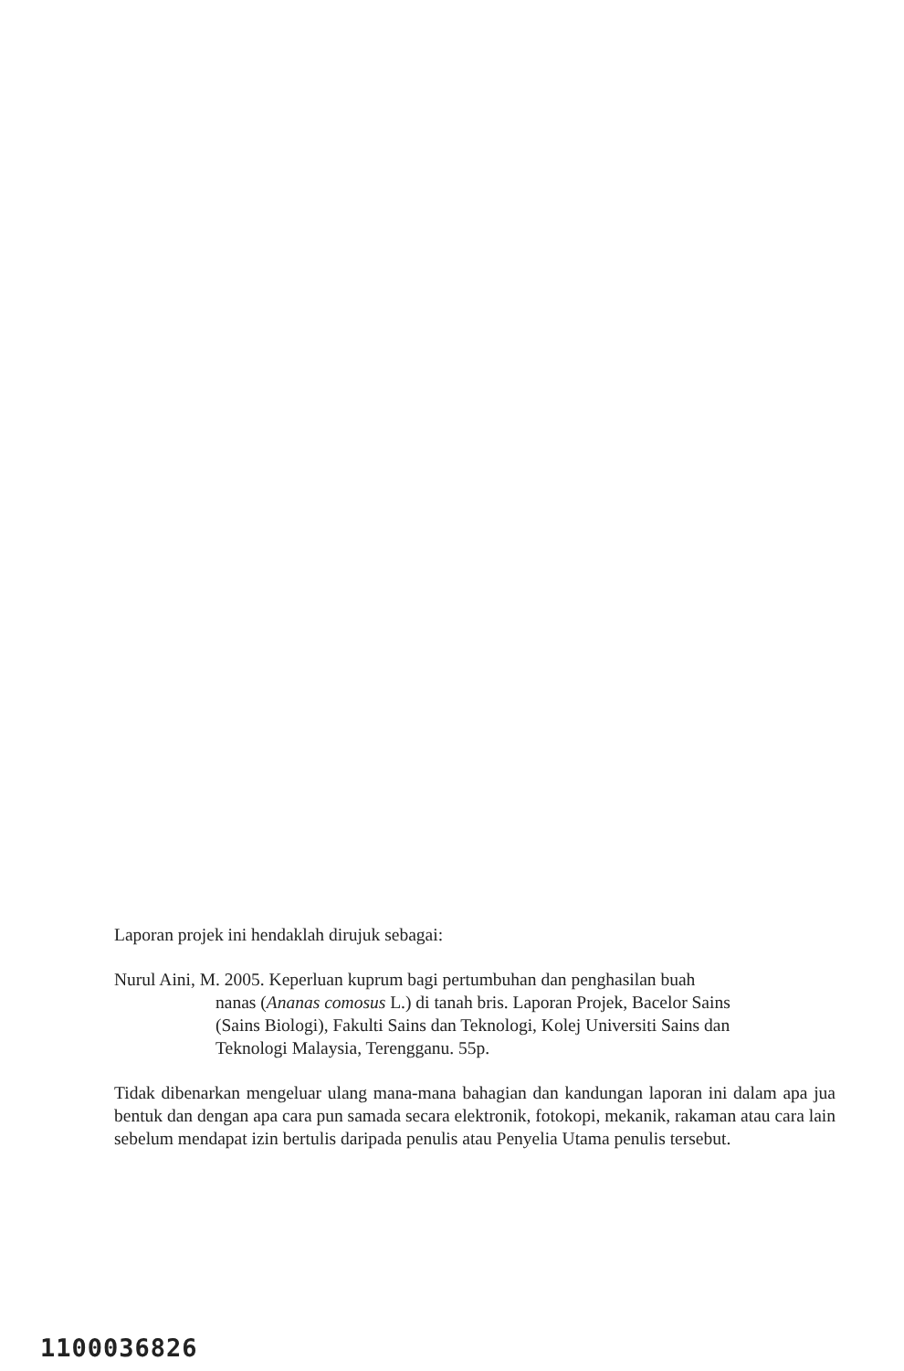Laporan projek ini hendaklah dirujuk sebagai:
Nurul Aini, M. 2005. Keperluan kuprum bagi pertumbuhan dan penghasilan buah
nanas (Ananas comosus L.) di tanah bris. Laporan Projek, Bacelor Sains
(Sains Biologi), Fakulti Sains dan Teknologi, Kolej Universiti Sains dan
Teknologi Malaysia, Terengganu. 55p.
Tidak dibenarkan mengeluar ulang mana-mana bahagian dan kandungan laporan ini dalam apa jua bentuk dan dengan apa cara pun samada secara elektronik, fotokopi, mekanik, rakaman atau cara lain sebelum mendapat izin bertulis daripada penulis atau Penyelia Utama penulis tersebut.
1100036826